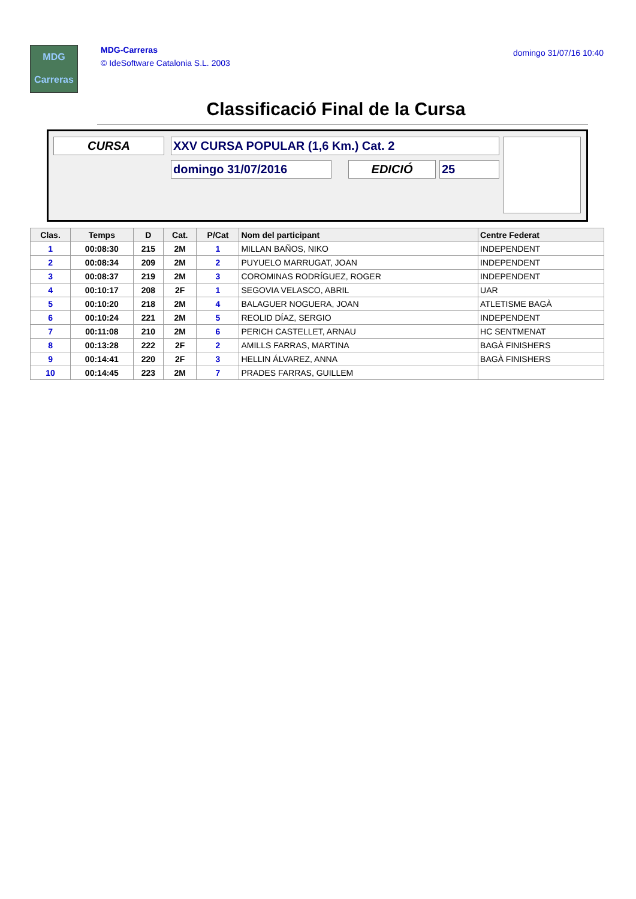MDG
Carreras
MDG-Carreras
© IdeSoftware Catalonia S.L. 2003
domingo 31/07/16 10:40
Classificació Final de la Cursa
CURSA XXV CURSA POPULAR (1,6 Km.) Cat. 2
domingo 31/07/2016 EDICIÓ 25
| Clas. | Temps | D | Cat. | P/Cat | Nom del participant | Centre Federat |
| --- | --- | --- | --- | --- | --- | --- |
| 1 | 00:08:30 | 215 | 2M | 1 | MILLAN BAÑOS, NIKO | INDEPENDENT |
| 2 | 00:08:34 | 209 | 2M | 2 | PUYUELO MARRUGAT, JOAN | INDEPENDENT |
| 3 | 00:08:37 | 219 | 2M | 3 | COROMINAS RODRÍGUEZ, ROGER | INDEPENDENT |
| 4 | 00:10:17 | 208 | 2F | 1 | SEGOVIA VELASCO, ABRIL | UAR |
| 5 | 00:10:20 | 218 | 2M | 4 | BALAGUER NOGUERA, JOAN | ATLETISME BAGÀ |
| 6 | 00:10:24 | 221 | 2M | 5 | REOLID DÍAZ, SERGIO | INDEPENDENT |
| 7 | 00:11:08 | 210 | 2M | 6 | PERICH CASTELLET, ARNAU | HC SENTMENAT |
| 8 | 00:13:28 | 222 | 2F | 2 | AMILLS FARRAS, MARTINA | BAGÀ FINISHERS |
| 9 | 00:14:41 | 220 | 2F | 3 | HELLIN ÁLVAREZ, ANNA | BAGÀ FINISHERS |
| 10 | 00:14:45 | 223 | 2M | 7 | PRADES FARRAS, GUILLEM | |